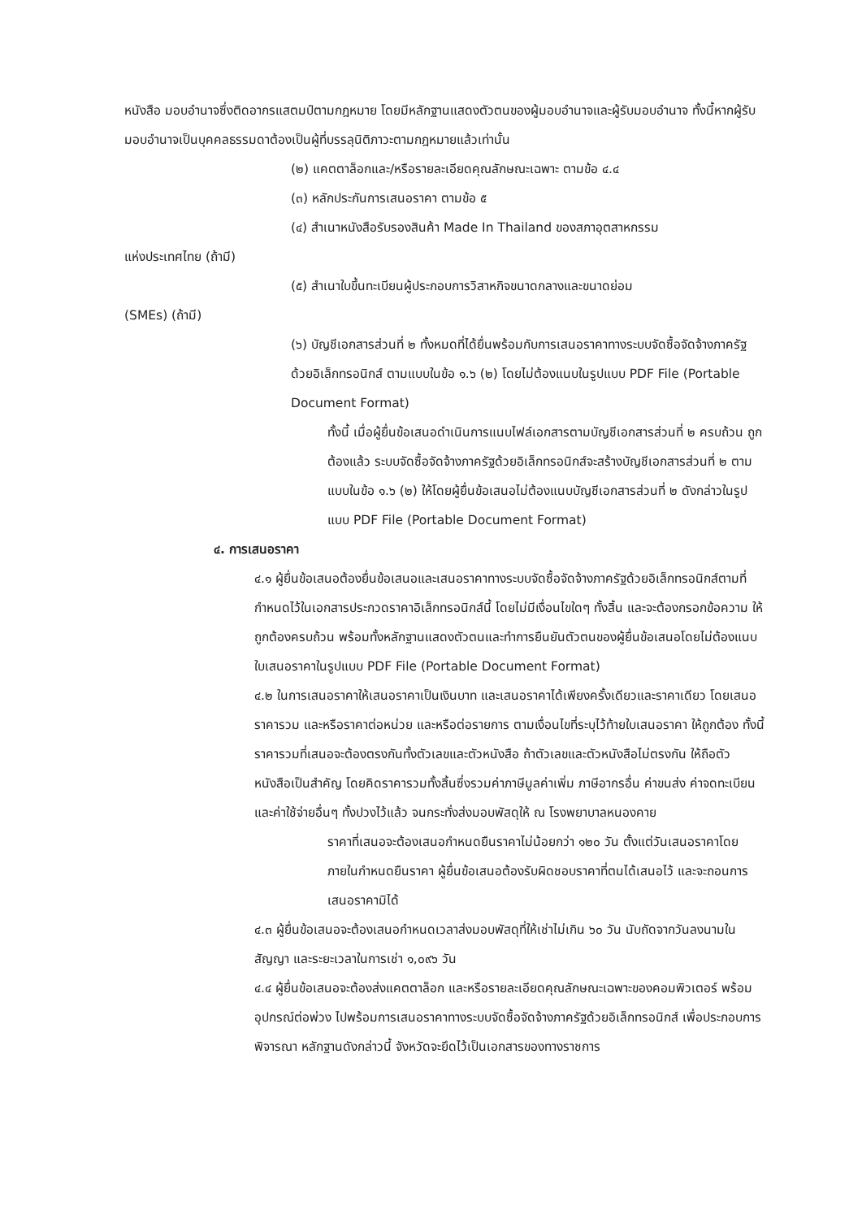หนังสือ มอบอำนาจซึ่งติดอากรแสตมป์ตามกฎหมาย โดยมีหลักฐานแสดงตัวตนของผู้มอบอำนาจและผู้รับมอบอำนาจ ทั้งนี้หากผู้รับมอบอำนาจเป็นบุคคลธรรมดาต้องเป็นผู้ที่บรรลุนิติภาวะตามกฎหมายแล้วเท่านั้น
(๒) แคตตาล็อกและ/หรือรายละเอียดคุณลักษณะเฉพาะ ตามข้อ ๔.๔
(๓) หลักประกันการเสนอราคา ตามข้อ ๕
(๔) สำเนาหนังสือรับรองสินค้า Made In Thailand ของสภาอุตสาหกรรม
แห่งประเทศไทย (ถ้ามี)
(๕) สำเนาใบขึ้นทะเบียนผู้ประกอบการวิสาหกิจขนาดกลางและขนาดย่อม
(SMEs) (ถ้ามี)
(๖) บัญชีเอกสารส่วนที่ ๒ ทั้งหมดที่ได้ยื่นพร้อมกับการเสนอราคาทางระบบจัดซื้อจัดจ้างภาครัฐด้วยอิเล็กทรอนิกส์ ตามแบบในข้อ ๑.๖ (๒) โดยไม่ต้องแนบในรูปแบบ PDF File (Portable Document Format)
ทั้งนี้ เมื่อผู้ยื่นข้อเสนอดำเนินการแนบไฟล์เอกสารตามบัญชีเอกสารส่วนที่ ๒ ครบถ้วน ถูกต้องแล้ว ระบบจัดซื้อจัดจ้างภาครัฐด้วยอิเล็กทรอนิกส์จะสร้างบัญชีเอกสารส่วนที่ ๒ ตามแบบในข้อ ๑.๖ (๒) ให้โดยผู้ยื่นข้อเสนอไม่ต้องแนบบัญชีเอกสารส่วนที่ ๒ ดังกล่าวในรูปแบบ PDF File (Portable Document Format)
๔. การเสนอราคา
๔.๑ ผู้ยื่นข้อเสนอต้องยื่นข้อเสนอและเสนอราคาทางระบบจัดซื้อจัดจ้างภาครัฐด้วยอิเล็กทรอนิกส์ตามที่กำหนดไว้ในเอกสารประกวดราคาอิเล็กทรอนิกส์นี้ โดยไม่มีเงื่อนไขใดๆ ทั้งสิ้น และจะต้องกรอกข้อความ ให้ถูกต้องครบถ้วน พร้อมทั้งหลักฐานแสดงตัวตนและทำการยืนยันตัวตนของผู้ยื่นข้อเสนอโดยไม่ต้องแนบ ใบเสนอราคาในรูปแบบ PDF File (Portable Document Format)
๔.๒ ในการเสนอราคาให้เสนอราคาเป็นเงินบาท และเสนอราคาได้เพียงครั้งเดียวและราคาเดียว โดยเสนอราคารวม และหรือราคาต่อหน่วย และหรือต่อรายการ ตามเงื่อนไขที่ระบุไว้ท้ายใบเสนอราคา ให้ถูกต้อง ทั้งนี้ ราคารวมที่เสนอจะต้องตรงกันทั้งตัวเลขและตัวหนังสือ ถ้าตัวเลขและตัวหนังสือไม่ตรงกัน ให้ถือตัวหนังสือเป็นสำคัญ โดยคิดราคารวมทั้งสิ้นซึ่งรวมค่าภาษีมูลค่าเพิ่ม ภาษีอากรอื่น ค่าขนส่ง ค่าจดทะเบียน และค่าใช้จ่ายอื่นๆ ทั้งปวงไว้แล้ว จนกระทั่งส่งมอบพัสดุให้ ณ โรงพยาบาลหนองคาย
ราคาที่เสนอจะต้องเสนอกำหนดยืนราคาไม่น้อยกว่า ๑๒๐ วัน ตั้งแต่วันเสนอราคาโดยภายในกำหนดยืนราคา ผู้ยื่นข้อเสนอต้องรับผิดชอบราคาที่ตนได้เสนอไว้ และจะถอนการเสนอราคามิได้
๔.๓ ผู้ยื่นข้อเสนอจะต้องเสนอกำหนดเวลาส่งมอบพัสดุที่ให้เช่าไม่เกิน ๖๐ วัน นับถัดจากวันลงนามในสัญญา และระยะเวลาในการเช่า ๑,๐๙๖ วัน
๔.๔ ผู้ยื่นข้อเสนอจะต้องส่งแคตตาล็อก และหรือรายละเอียดคุณลักษณะเฉพาะของคอมพิวเตอร์ พร้อมอุปกรณ์ต่อพ่วง ไปพร้อมการเสนอราคาทางระบบจัดซื้อจัดจ้างภาครัฐด้วยอิเล็กทรอนิกส์ เพื่อประกอบการพิจารณา หลักฐานดังกล่าวนี้ จังหวัดจะยึดไว้เป็นเอกสารของทางราชการ